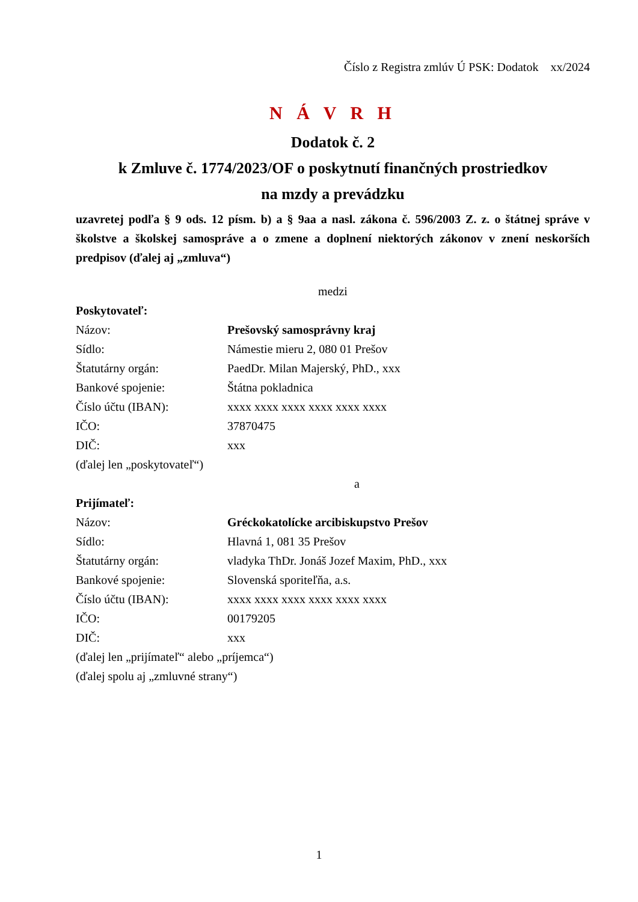Číslo z Registra zmlúv Ú PSK: Dodatok xx/2024
N Á V R H
Dodatok č. 2
k Zmluve č. 1774/2023/OF o poskytnutí finančných prostriedkov
na mzdy a prevádzku
uzavretej podľa § 9 ods. 12 písm. b) a § 9aa a nasl. zákona č. 596/2003 Z. z. o štátnej správe v školstve a školskej samospráve a o zmene a doplnení niektorých zákonov v znení neskorších predpisov (ďalej aj „zmluva“)
medzi
Poskytovateľ:
Názov: Prešovský samosprávny kraj
Sídlo: Námestie mieru 2, 080 01 Prešov
Štatutárny orgán: PaedDr. Milan Majerský, PhD., xxx
Bankové spojenie: Štátna pokladnica
Číslo účtu (IBAN): xxxx xxxx xxxx xxxx xxxx xxxx
IČO: 37870475
DIČ: xxx
(ďalej len „poskytovateľ“)
a
Prijímateľ:
Názov: Gréckokatolícke arcibiskupstvo Prešov
Sídlo: Hlavná 1, 081 35 Prešov
Štatutárny orgán: vladyka ThDr. Jonáš Jozef Maxim, PhD., xxx
Bankové spojenie: Slovenská sporiteľňa, a.s.
Číslo účtu (IBAN): xxxx xxxx xxxx xxxx xxxx xxxx
IČO: 00179205
DIČ: xxx
(ďalej len „prijímateľ“ alebo „príjemca“)
(ďalej spolu aj „zmluvné strany“)
1